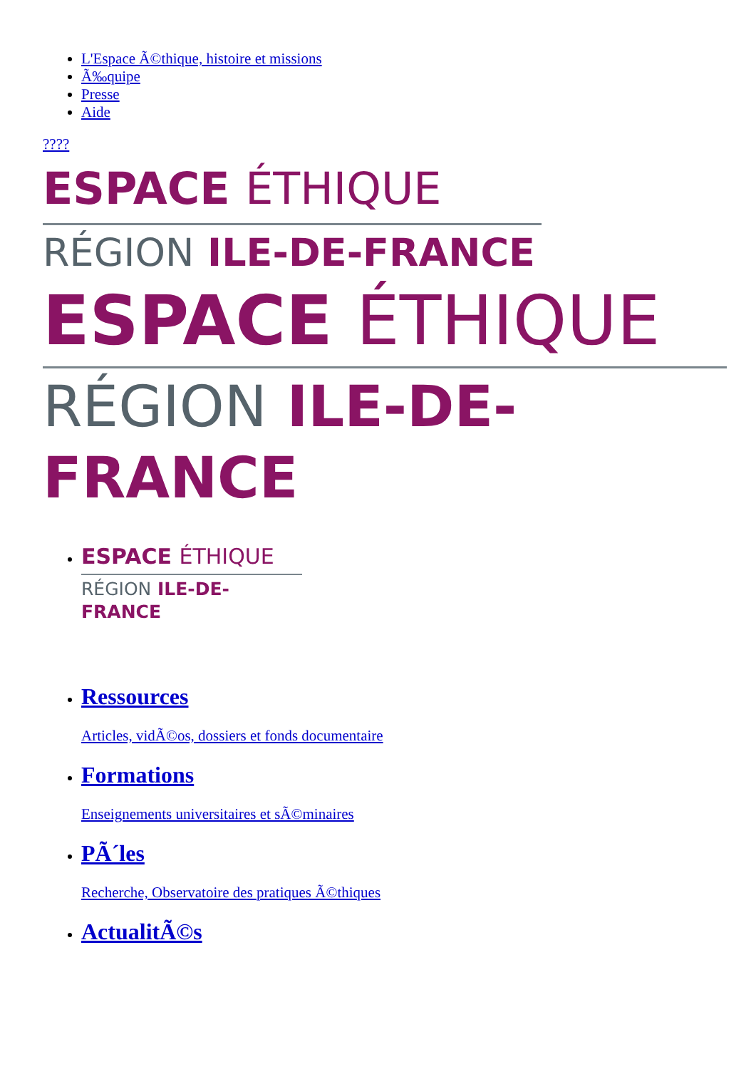L'Espace Ã©thique, histoire et missions
Ã‰quipe
Presse
Aide
????
ESPACE ÉTHIQUE
RÉGION ILE-DE-FRANCE
ESPACE ÉTHIQUE
RÉGION ILE-DE-FRANCE
ESPACE ÉTHIQUE
RÉGION ILE-DE-FRANCE
Ressources
Articles, vidÃ©os, dossiers et fonds documentaire
Formations
Enseignements universitaires et sÃ©minaires
PÃ´les
Recherche, Observatoire des pratiques Ã©thiques
ActualitÃ©s